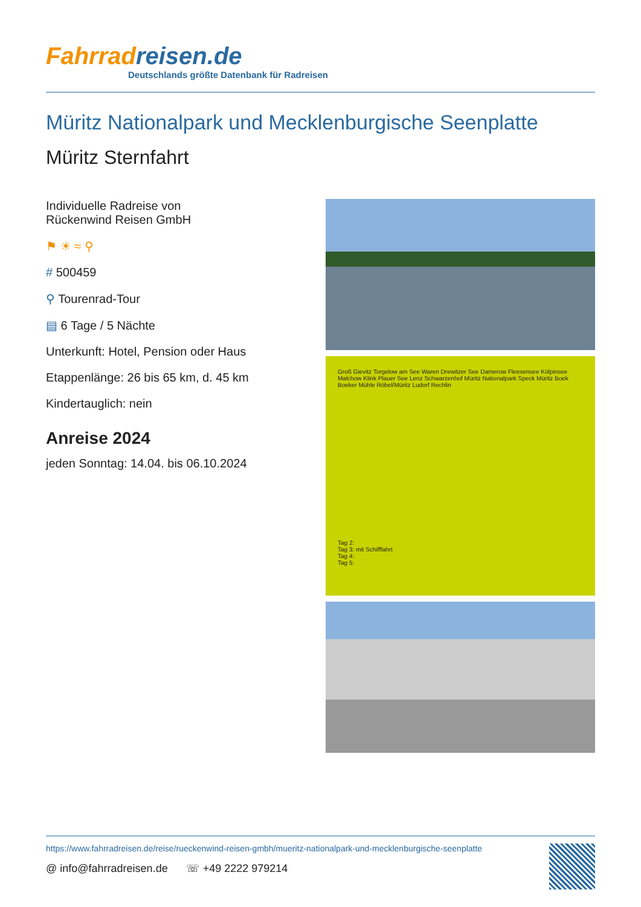Fahrradreisen.de
Deutschlands größte Datenbank für Radreisen
Müritz Nationalpark und Mecklenburgische Seenplatte
Müritz Sternfahrt
Individuelle Radreise von
Rückenwind Reisen GmbH
⚑ ☀ ≈ ⚲
# 500459
⚲ Tourenrad-Tour
▤ 6 Tage / 5 Nächte
Unterkunft: Hotel, Pension oder Haus
Etappenlänge: 26 bis 65 km, d. 45 km
Kindertauglich: nein
Anreise 2024
jeden Sonntag: 14.04. bis 06.10.2024
Groß Gievitz Torgelow am See Waren Drewitzer See Damerow Fleesensee Kölpinsee Malchow Klink Plauer See Lenz Schwarzenhof Müritz Nationalpark Speck Müritz Boek Boeker Mühle Röbel/Müritz Ludorf Rechlin
Tag 2:
Tag 3: mit Schifffahrt
Tag 4:
Tag 5:
https://www.fahrradreisen.de/reise/rueckenwind-reisen-gmbh/mueritz-nationalpark-und-mecklenburgische-seenplatte
@ info@fahrradreisen.de ☏ +49 2222 979214